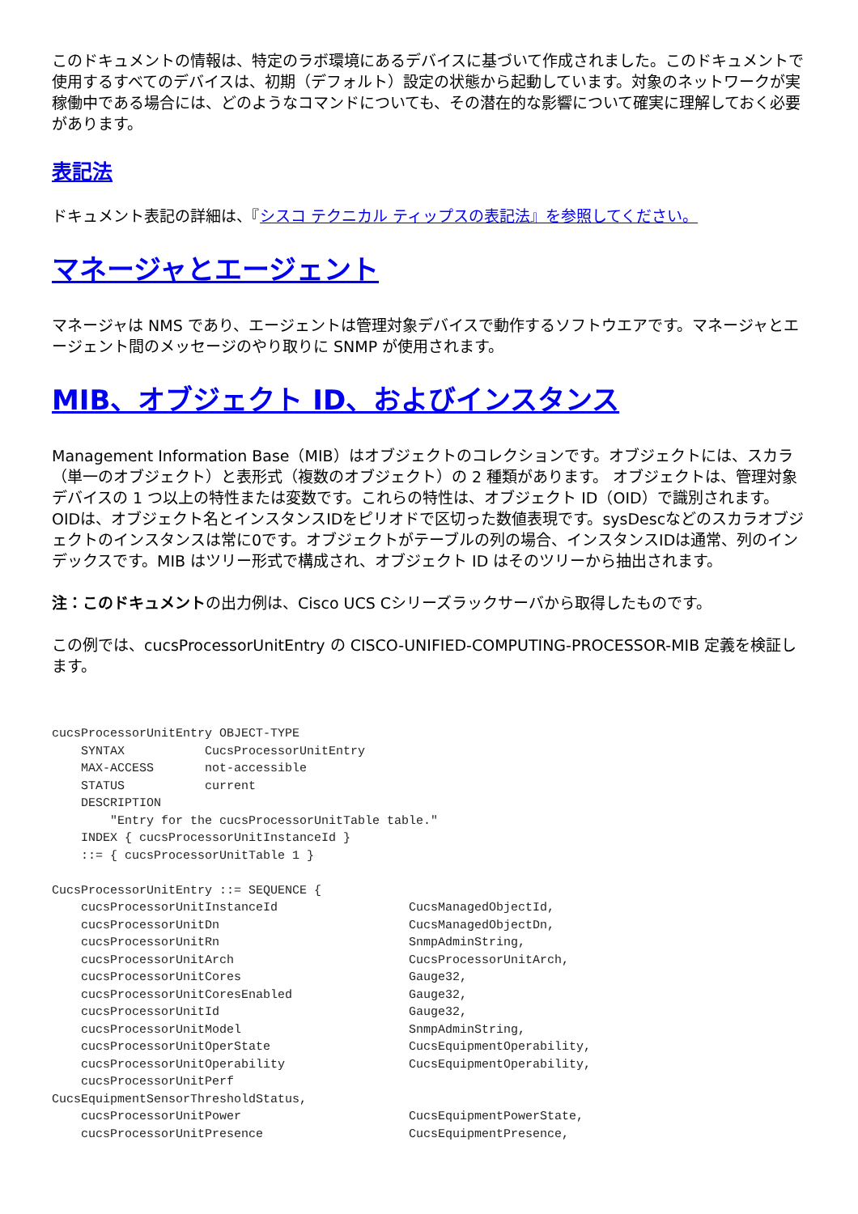このドキュメントの情報は、特定のラボ環境にあるデバイスに基づいて作成されました。このドキュメントで使用するすべてのデバイスは、初期（デフォルト）設定の状態から起動しています。対象のネットワークが実稼働中である場合には、どのようなコマンドについても、その潜在的な影響について確実に理解しておく必要があります。
表記法
ドキュメント表記の詳細は、『シスコ テクニカル ティップスの表記法』を参照してください。
マネージャとエージェント
マネージャは NMS であり、エージェントは管理対象デバイスで動作するソフトウエアです。マネージャとエージェント間のメッセージのやり取りに SNMP が使用されます。
MIB、オブジェクト ID、およびインスタンス
Management Information Base（MIB）はオブジェクトのコレクションです。オブジェクトには、スカラ（単一のオブジェクト）と表形式（複数のオブジェクト）の 2 種類があります。 オブジェクトは、管理対象デバイスの 1 つ以上の特性または変数です。これらの特性は、オブジェクト ID（OID）で識別されます。 OIDは、オブジェクト名とインスタンスIDをピリオドで区切った数値表現です。sysDescなどのスカラオブジェクトのインスタンスは常に0です。オブジェクトがテーブルの列の場合、インスタンスIDは通常、列のインデックスです。MIB はツリー形式で構成され、オブジェクト ID はそのツリーから抽出されます。
注：このドキュメントの出力例は、Cisco UCS Cシリーズラックサーバから取得したものです。
この例では、cucsProcessorUnitEntry の CISCO-UNIFIED-COMPUTING-PROCESSOR-MIB 定義を検証します。
cucsProcessorUnitEntry OBJECT-TYPE
    SYNTAX           CucsProcessorUnitEntry
    MAX-ACCESS       not-accessible
    STATUS           current
    DESCRIPTION
        "Entry for the cucsProcessorUnitTable table."
    INDEX { cucsProcessorUnitInstanceId }
    ::= { cucsProcessorUnitTable 1 }

CucsProcessorUnitEntry ::= SEQUENCE {
    cucsProcessorUnitInstanceId                  CucsManagedObjectId,
    cucsProcessorUnitDn                          CucsManagedObjectDn,
    cucsProcessorUnitRn                          SnmpAdminString,
    cucsProcessorUnitArch                        CucsProcessorUnitArch,
    cucsProcessorUnitCores                       Gauge32,
    cucsProcessorUnitCoresEnabled                Gauge32,
    cucsProcessorUnitId                          Gauge32,
    cucsProcessorUnitModel                       SnmpAdminString,
    cucsProcessorUnitOperState                   CucsEquipmentOperability,
    cucsProcessorUnitOperability                 CucsEquipmentOperability,
    cucsProcessorUnitPerf
CucsEquipmentSensorThresholdStatus,
    cucsProcessorUnitPower                       CucsEquipmentPowerState,
    cucsProcessorUnitPresence                    CucsEquipmentPresence,